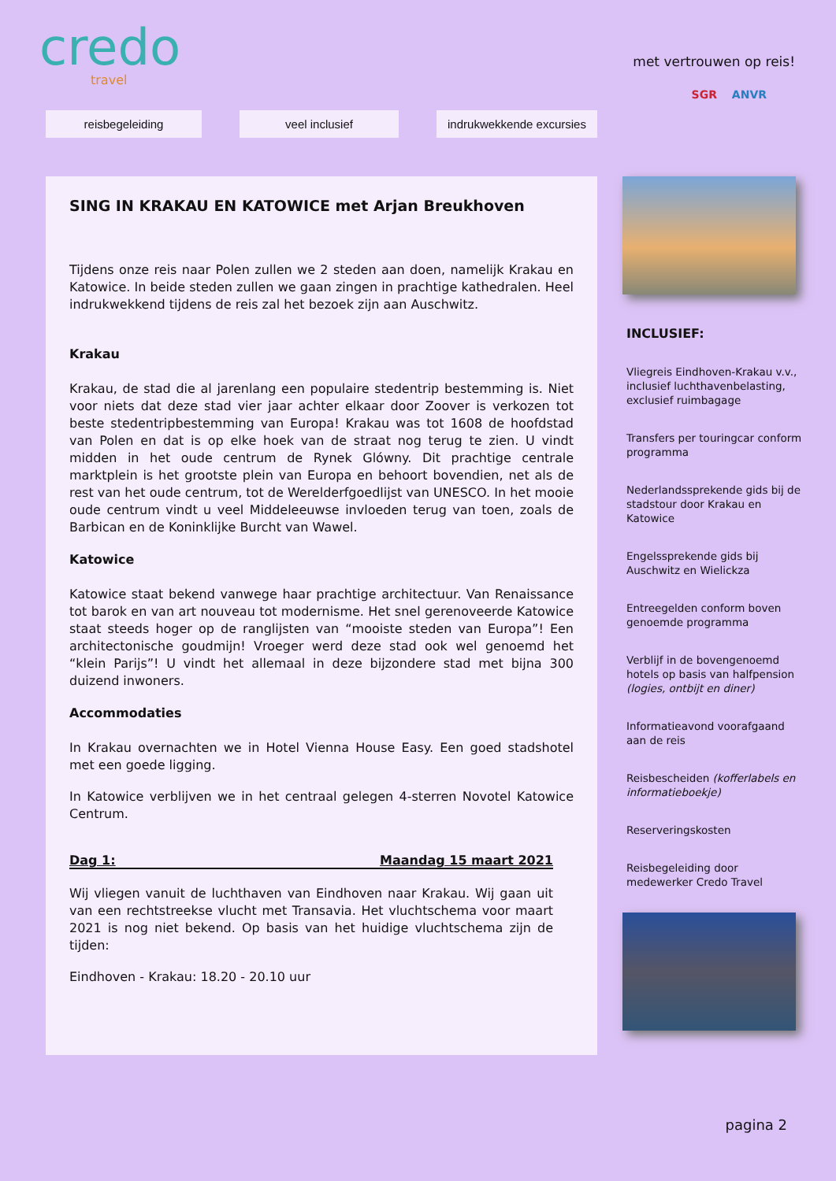credo
travel
met vertrouwen op reis!
reisbegeleiding veel inclusief indrukwekkende excursies
SGR ANVR
SING IN KRAKAU EN KATOWICE met Arjan Breukhoven
Tijdens onze reis naar Polen zullen we 2 steden aan doen, namelijk Krakau en Katowice. In beide steden zullen we gaan zingen in prachtige kathedralen. Heel indrukwekkend tijdens de reis zal het bezoek zijn aan Auschwitz.
Krakau
Krakau, de stad die al jarenlang een populaire stedentrip bestemming is. Niet voor niets dat deze stad vier jaar achter elkaar door Zoover is verkozen tot beste stedentripbestemming van Europa! Krakau was tot 1608 de hoofdstad van Polen en dat is op elke hoek van de straat nog terug te zien. U vindt midden in het oude centrum de Rynek Glówny. Dit prachtige centrale marktplein is het grootste plein van Europa en behoort bovendien, net als de rest van het oude centrum, tot de Werelderfgoedlijst van UNESCO. In het mooie oude centrum vindt u veel Middeleeuwse invloeden terug van toen, zoals de Barbican en de Koninklijke Burcht van Wawel.
Katowice
Katowice staat bekend vanwege haar prachtige architectuur. Van Renaissance tot barok en van art nouveau tot modernisme. Het snel gerenoveerde Katowice staat steeds hoger op de ranglijsten van “mooiste steden van Europa”! Een architectonische goudmijn! Vroeger werd deze stad ook wel genoemd het “klein Parijs”! U vindt het allemaal in deze bijzondere stad met bijna 300 duizend inwoners.
Accommodaties
In Krakau overnachten we in Hotel Vienna House Easy. Een goed stadshotel met een goede ligging.
In Katowice verblijven we in het centraal gelegen 4-sterren Novotel Katowice Centrum.
Dag 1: Maandag 15 maart 2021
Wij vliegen vanuit de luchthaven van Eindhoven naar Krakau. Wij gaan uit van een rechtstreekse vlucht met Transavia. Het vluchtschema voor maart 2021 is nog niet bekend. Op basis van het huidige vluchtschema zijn de tijden:
Eindhoven - Krakau: 18.20 - 20.10 uur
INCLUSIEF:
Vliegreis Eindhoven-Krakau v.v., inclusief luchthavenbelasting, exclusief ruimbagage
Transfers per touringcar conform programma
Nederlandssprekende gids bij de stadstour door Krakau en Katowice
Engelssprekende gids bij Auschwitz en Wielickza
Entreegelden conform boven genoemde programma
Verblijf in de bovengenoemd hotels op basis van halfpension (logies, ontbijt en diner)
Informatieavond voorafgaand aan de reis
Reisbescheiden (kofferlabels en informatieboekje)
Reserveringskosten
Reisbegeleiding door medewerker Credo Travel
pagina 2